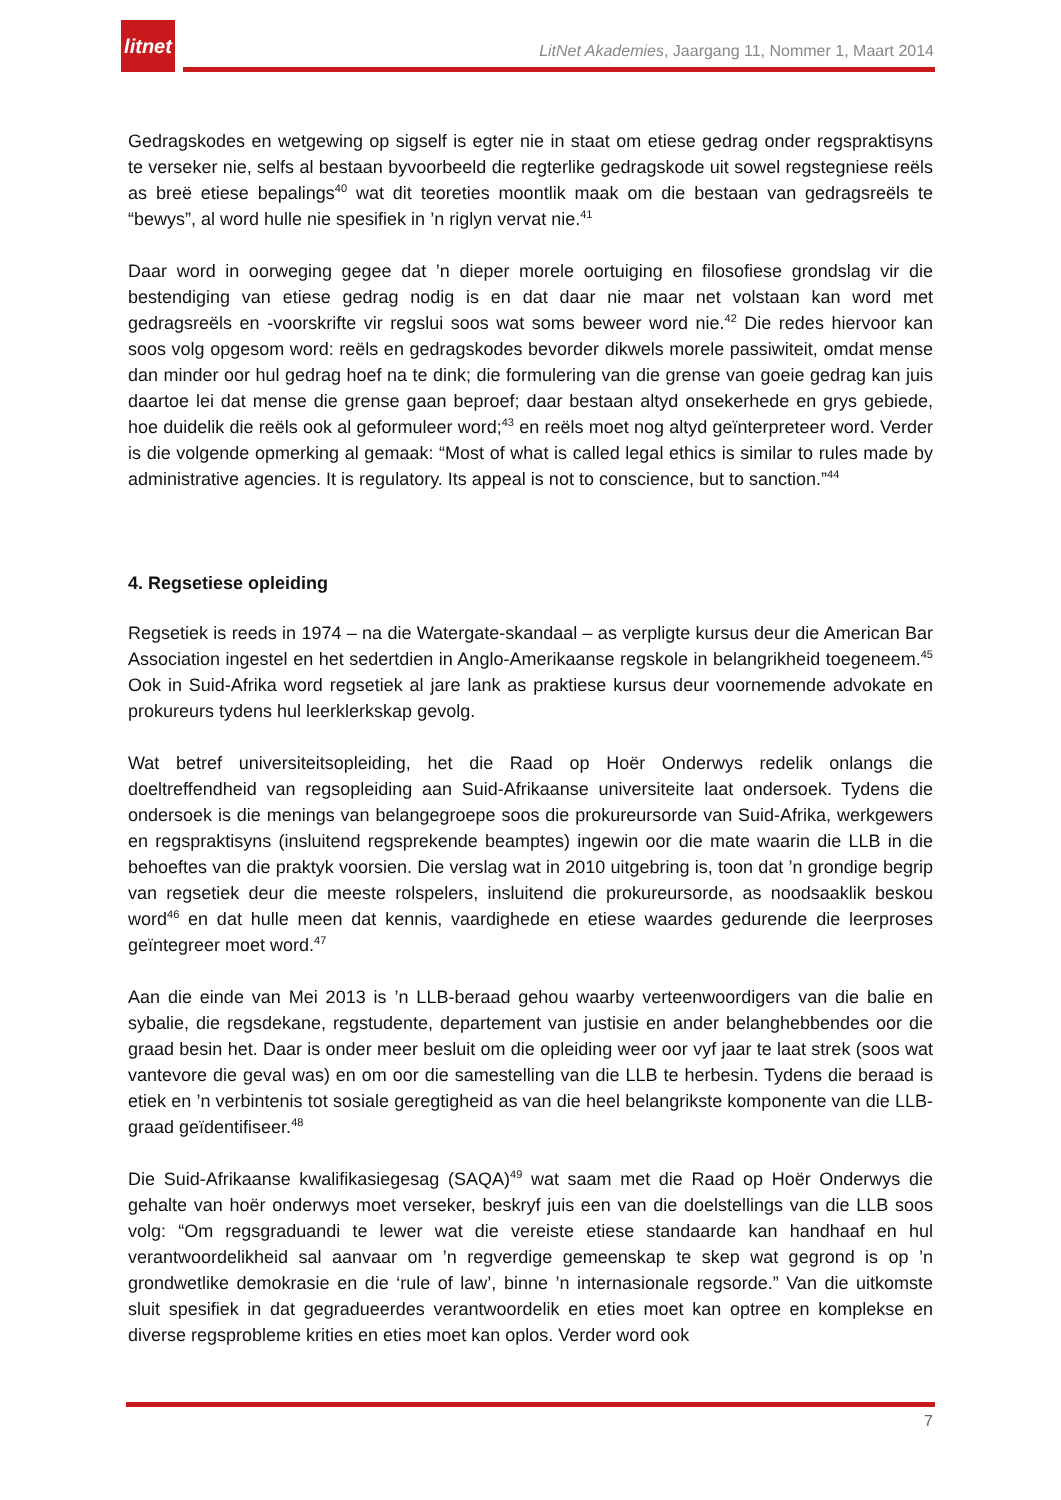litnet
LitNet Akademies, Jaargang 11, Nommer 1, Maart 2014
Gedragskodes en wetgewing op sigself is egter nie in staat om etiese gedrag onder regspraktisyns te verseker nie, selfs al bestaan byvoorbeeld die regterlike gedragskode uit sowel regstegniese reëls as breë etiese bepalings<sup>40</sup> wat dit teoreties moontlik maak om die bestaan van gedragsreëls te “bewys”, al word hulle nie spesifiek in ’n riglyn vervat nie.<sup>41</sup>
Daar word in oorweging gegee dat ’n dieper morele oortuiging en filosofiese grondslag vir die bestendiging van etiese gedrag nodig is en dat daar nie maar net volstaan kan word met gedragsreëls en -voorskrifte vir regslui soos wat soms beweer word nie.<sup>42</sup> Die redes hiervoor kan soos volg opgesom word: reëls en gedragskodes bevorder dikwels morele passiwiteit, omdat mense dan minder oor hul gedrag hoef na te dink; die formulering van die grense van goeie gedrag kan juis daartoe lei dat mense die grense gaan beproef; daar bestaan altyd onsekerhede en grys gebiede, hoe duidelik die reëls ook al geformuleer word;<sup>43</sup> en reëls moet nog altyd geïnterpreteer word. Verder is die volgende opmerking al gemaak: “Most of what is called legal ethics is similar to rules made by administrative agencies. It is regulatory. Its appeal is not to conscience, but to sanction.”<sup>44</sup>
4. Regsetiese opleiding
Regsetiek is reeds in 1974 – na die Watergate-skandaal – as verpligte kursus deur die American Bar Association ingestel en het sedertdien in Anglo-Amerikaanse regskole in belangrikheid toegeneem.<sup>45</sup> Ook in Suid-Afrika word regsetiek al jare lank as praktiese kursus deur voornemende advokate en prokureurs tydens hul leerklerkskap gevolg.
Wat betref universiteitsopleiding, het die Raad op Hoër Onderwys redelik onlangs die doeltreffendheid van regsopleiding aan Suid-Afrikaanse universiteite laat ondersoek. Tydens die ondersoek is die menings van belangegroepe soos die prokureursorde van Suid-Afrika, werkgewers en regspraktisyns (insluitend regsprekende beamptes) ingewin oor die mate waarin die LLB in die behoeftes van die praktyk voorsien. Die verslag wat in 2010 uitgebring is, toon dat ’n grondige begrip van regsetiek deur die meeste rolspelers, insluitend die prokureursorde, as noodsaaklik beskou word<sup>46</sup> en dat hulle meen dat kennis, vaardighede en etiese waardes gedurende die leerproses geïntegreer moet word.<sup>47</sup>
Aan die einde van Mei 2013 is ’n LLB-beraad gehou waarby verteenwoordigers van die balie en sybalie, die regsdekane, regstudente, departement van justisie en ander belanghebbendes oor die graad besin het. Daar is onder meer besluit om die opleiding weer oor vyf jaar te laat strek (soos wat vantevore die geval was) en om oor die samestelling van die LLB te herbesin. Tydens die beraad is etiek en ’n verbintenis tot sosiale geregtigheid as van die heel belangrikste komponente van die LLB-graad geïdentifiseer.<sup>48</sup>
Die Suid-Afrikaanse kwalifikasiegesag (SAQA)<sup>49</sup> wat saam met die Raad op Hoër Onderwys die gehalte van hoër onderwys moet verseker, beskryf juis een van die doelstellings van die LLB soos volg: “Om regsgraduandi te lewer wat die vereiste etiese standaarde kan handhaaf en hul verantwoordelikheid sal aanvaar om ’n regverdige gemeenskap te skep wat gegrond is op ’n grondwetlike demokrasie en die ‘rule of law’, binne ’n internasionale regsorde.” Van die uitkomste sluit spesifiek in dat gegradueerdes verantwoordelik en eties moet kan optree en komplekse en diverse regsprobleme krities en eties moet kan oplos. Verder word ook
7